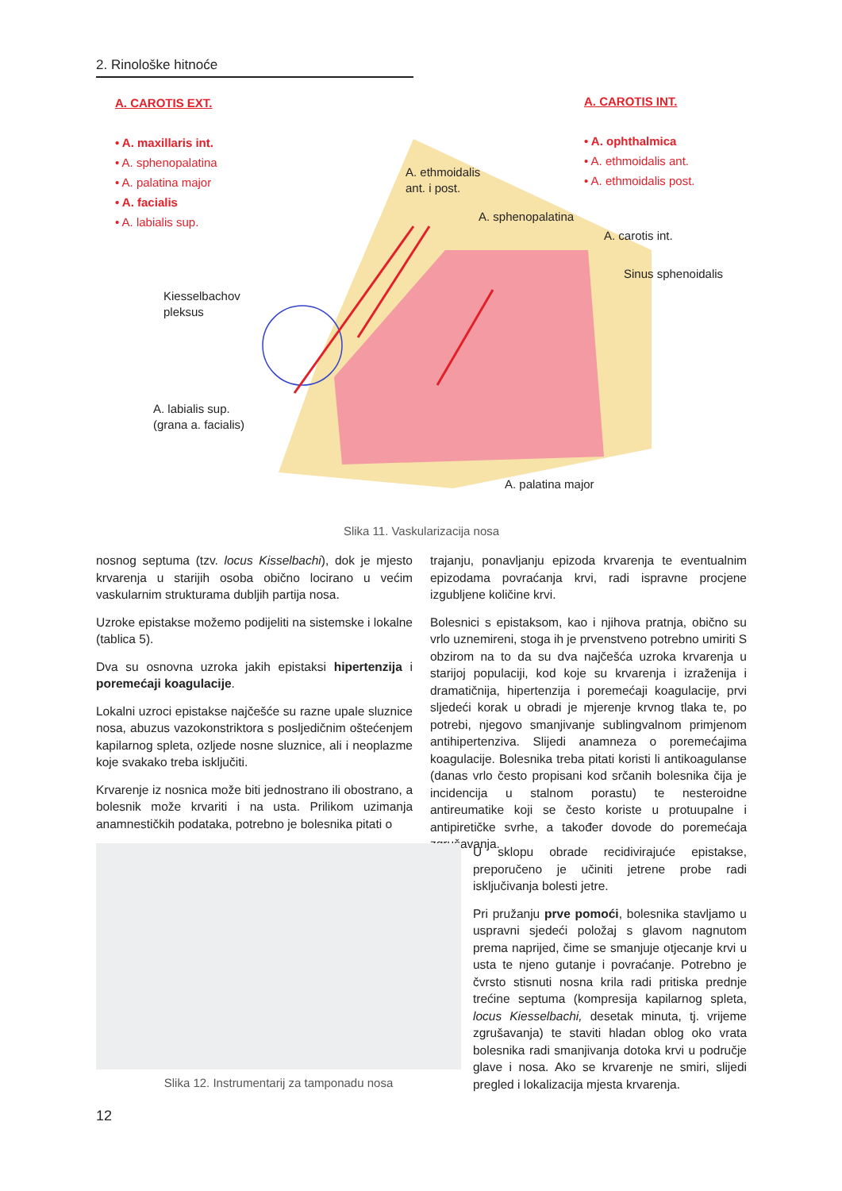2. Rinološke hitnoće
A. CAROTIS EXT.
• A. maxillaris int.
• A. sphenopalatina
• A. palatina major
• A. facialis
• A. labialis sup.
A. CAROTIS INT.
• A. ophthalmica
• A. ethmoidalis ant.
• A. ethmoidalis post.
A. ethmoidalis
ant. i post.
A. sphenopalatina
A. carotis int.
Sinus sphenoidalis
Kiesselbachov
pleksus
A. labialis sup.
(grana a. facialis)
A. palatina major
Slika 11. Vaskularizacija nosa
nosnog septuma (tzv. locus Kisselbachi), dok je mjesto krvarenja u starijih osoba obično locirano u većim vaskularnim strukturama dubljih partija nosa.
Uzroke epistakse možemo podijeliti na sistemske i lokalne (tablica 5).
Dva su osnovna uzroka jakih epistaksi hipertenzija i poremećaji koagulacije.
Lokalni uzroci epistakse najčešće su razne upale sluznice nosa, abuzus vazokonstriktora s posljedičnim oštećenjem kapilarnog spleta, ozljede nosne sluznice, ali i neoplazme koje svakako treba isključiti.
Krvarenje iz nosnica može biti jednostrano ili obostrano, a bolesnik može krvariti i na usta. Prilikom uzimanja anamnestičkih podataka, potrebno je bolesnika pitati o
trajanju, ponavljanju epizoda krvarenja te eventualnim epizodama povraćanja krvi, radi ispravne procjene izgubljene količine krvi.
Bolesnici s epistaksom, kao i njihova pratnja, obično su vrlo uznemireni, stoga ih je prvenstveno potrebno umiriti S obzirom na to da su dva najčešća uzroka krvarenja u starijoj populaciji, kod koje su krvarenja i izraženija i dramatičnija, hipertenzija i poremećaji koagulacije, prvi sljedeći korak u obradi je mjerenje krvnog tlaka te, po potrebi, njegovo smanjivanje sublingvalnom primjenom antihipertenziva. Slijedi anamneza o poremećajima koagulacije. Bolesnika treba pitati koristi li antikoagulanse (danas vrlo često propisani kod srčanih bolesnika čija je incidencija u stalnom porastu) te nesteroidne antireumatike koji se često koriste u protuupalne i antipiretičke svrhe, a također dovode do poremećaja zgrušavanja.
Slika 12. Instrumentarij za tamponadu nosa
U sklopu obrade recidivirajuće epistakse, preporučeno je učiniti jetrene probe radi isključivanja bolesti jetre.
Pri pružanju prve pomoći, bolesnika stavljamo u uspravni sjedeći položaj s glavom nagnutom prema naprijed, čime se smanjuje otjecanje krvi u usta te njeno gutanje i povraćanje. Potrebno je čvrsto stisnuti nosna krila radi pritiska prednje trećine septuma (kompresija kapilarnog spleta, locus Kiesselbachi, desetak minuta, tj. vrijeme zgrušavanja) te staviti hladan oblog oko vrata bolesnika radi smanjivanja dotoka krvi u područje glave i nosa. Ako se krvarenje ne smiri, slijedi pregled i lokalizacija mjesta krvarenja.
12